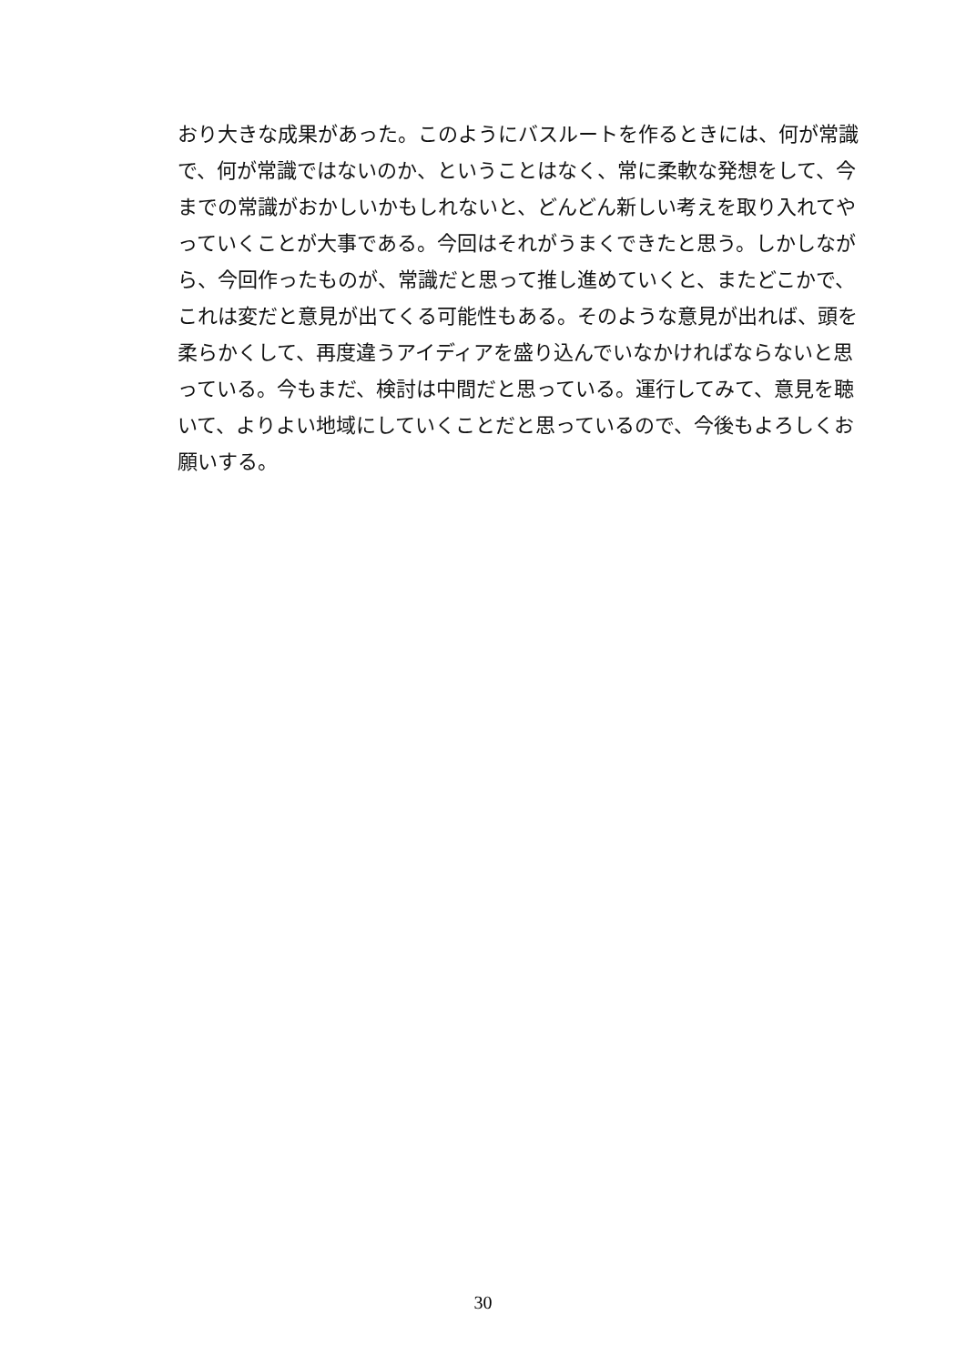おり大きな成果があった。このようにバスルートを作るときには、何が常識
で、何が常識ではないのか、ということはなく、常に柔軟な発想をして、今
までの常識がおかしいかもしれないと、どんどん新しい考えを取り入れてや
っていくことが大事である。今回はそれがうまくできたと思う。しかしなが
ら、今回作ったものが、常識だと思って推し進めていくと、またどこかで、
これは変だと意見が出てくる可能性もある。そのような意見が出れば、頭を
柔らかくして、再度違うアイディアを盛り込んでいなかければならないと思
っている。今もまだ、検討は中間だと思っている。運行してみて、意見を聴
いて、よりよい地域にしていくことだと思っているので、今後もよろしくお
願いする。
30